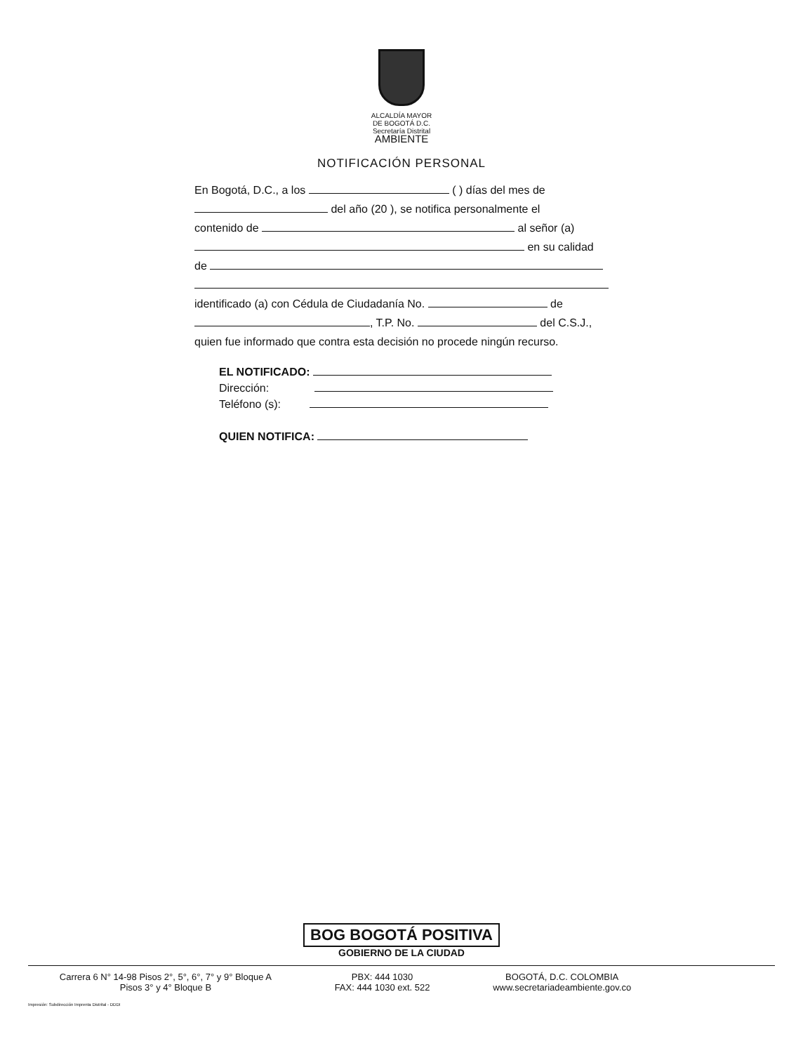ALCALDÍA MAYOR
DE BOGOTÁ D.C.
Secretaría Distrital
AMBIENTE
NOTIFICACIÓN PERSONAL
En Bogotá, D.C., a los ( ) días del mes de
del año (20 ), se notifica personalmente el
contenido de al señor (a)
en su calidad
de
identificado (a) con Cédula de Ciudadanía No. de
, T.P. No. del C.S.J.,
quien fue informado que contra esta decisión no procede ningún recurso.
EL NOTIFICADO:
Dirección:
Teléfono (s):
QUIEN NOTIFICA:
BOG BOGOTÁ POSITIVA
GOBIERNO DE LA CIUDAD
Carrera 6 N° 14-98 Pisos 2°, 5°, 6°, 7° y 9° Bloque A
Pisos 3° y 4° Bloque B
PBX: 444 1030
FAX: 444 1030 ext. 522
BOGOTÁ, D.C. COLOMBIA
www.secretariadeambiente.gov.co
Impresión: Subdirección Imprenta Distrital - DDDI